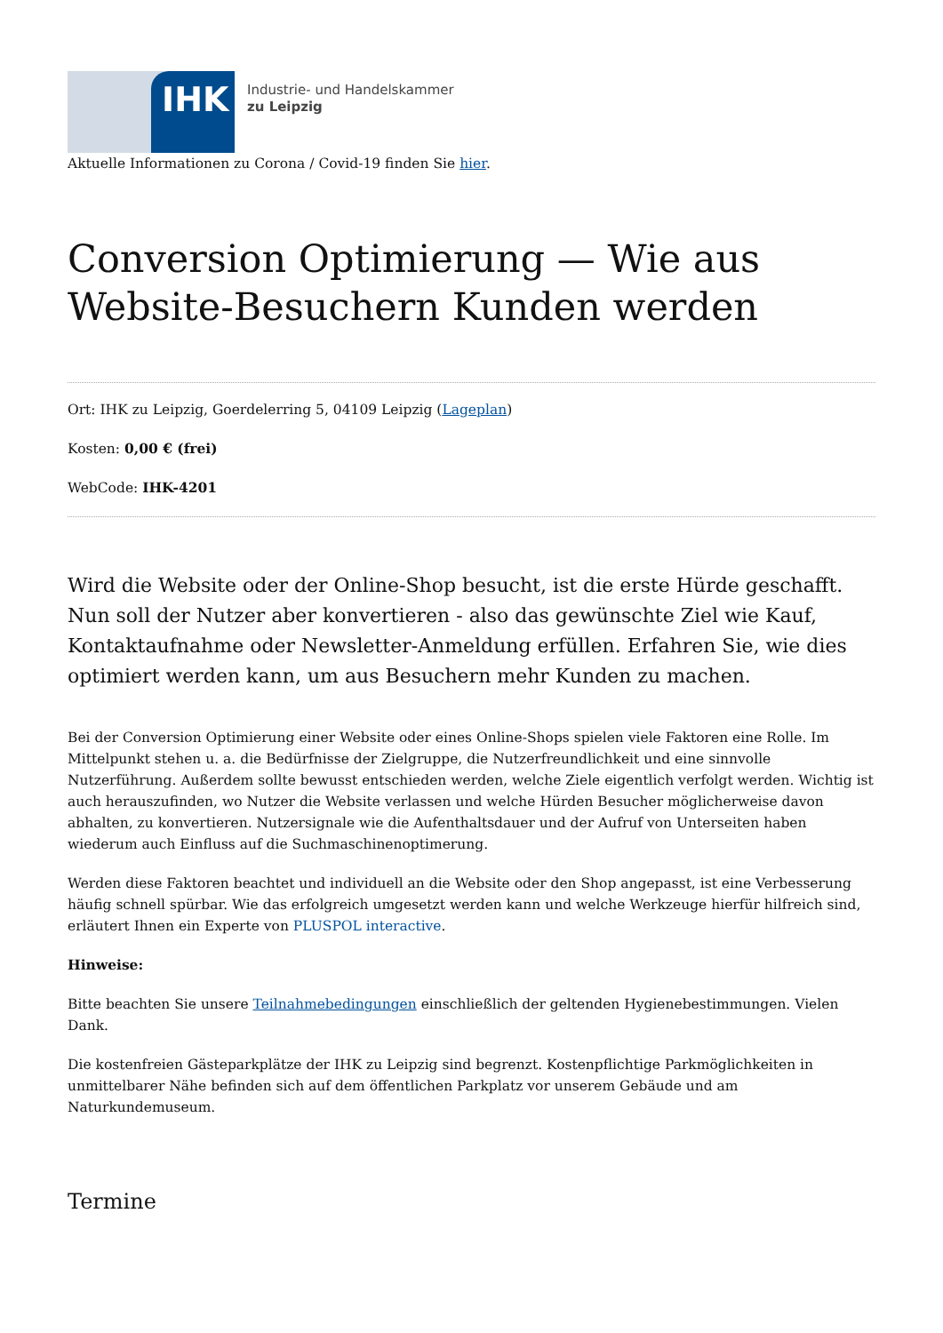IHK
Industrie- und Handelskammer
zu Leipzig
Aktuelle Informationen zu Corona / Covid-19 finden Sie hier.
Conversion Optimierung — Wie aus Website-Besuchern Kunden werden
Ort: IHK zu Leipzig, Goerdelerring 5, 04109 Leipzig (Lageplan)
Kosten: 0,00 € (frei)
WebCode: IHK-4201
Wird die Website oder der Online-Shop besucht, ist die erste Hürde geschafft. Nun soll der Nutzer aber konvertieren - also das gewünschte Ziel wie Kauf, Kontaktaufnahme oder Newsletter-Anmeldung erfüllen. Erfahren Sie, wie dies optimiert werden kann, um aus Besuchern mehr Kunden zu machen.
Bei der Conversion Optimierung einer Website oder eines Online-Shops spielen viele Faktoren eine Rolle. Im Mittelpunkt stehen u. a. die Bedürfnisse der Zielgruppe, die Nutzerfreundlichkeit und eine sinnvolle Nutzerführung. Außerdem sollte bewusst entschieden werden, welche Ziele eigentlich verfolgt werden. Wichtig ist auch herauszufinden, wo Nutzer die Website verlassen und welche Hürden Besucher möglicherweise davon abhalten, zu konvertieren. Nutzersignale wie die Aufenthaltsdauer und der Aufruf von Unterseiten haben wiederum auch Einfluss auf die Suchmaschinenoptimerung.
Werden diese Faktoren beachtet und individuell an die Website oder den Shop angepasst, ist eine Verbesserung häufig schnell spürbar. Wie das erfolgreich umgesetzt werden kann und welche Werkzeuge hierfür hilfreich sind, erläutert Ihnen ein Experte von PLUSPOL interactive.
Hinweise:
Bitte beachten Sie unsere Teilnahmebedingungen einschließlich der geltenden Hygienebestimmungen. Vielen Dank.
Die kostenfreien Gästeparkplätze der IHK zu Leipzig sind begrenzt. Kostenpflichtige Parkmöglichkeiten in unmittelbarer Nähe befinden sich auf dem öffentlichen Parkplatz vor unserem Gebäude und am Naturkundemuseum.
Termine